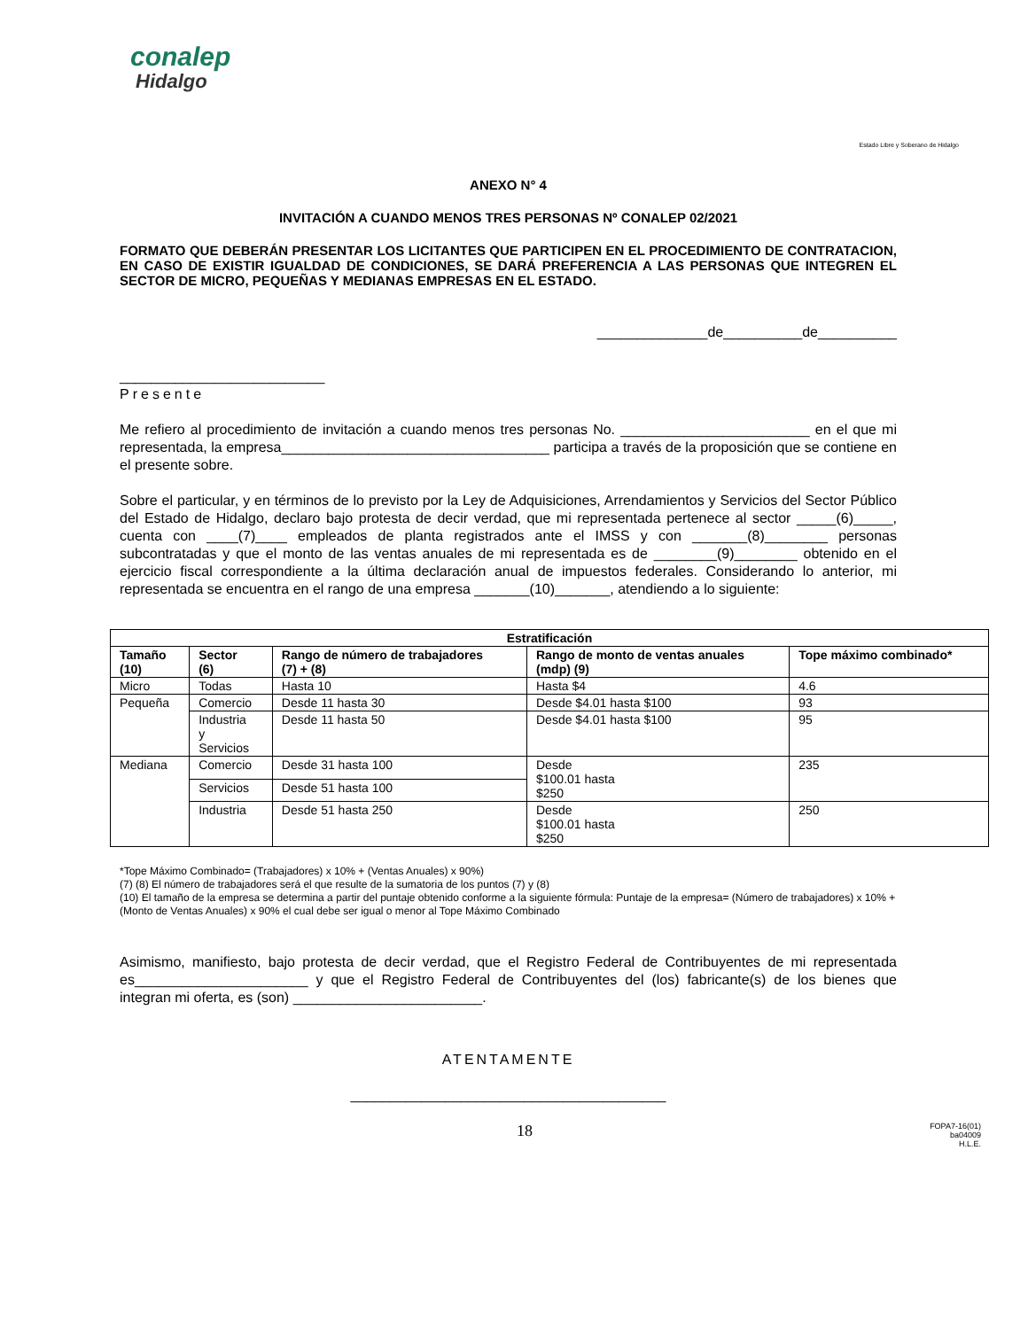conalep
Hidalgo
Estado Libre y Soberano de Hidalgo
ANEXO N° 4
INVITACIÓN A CUANDO MENOS TRES PERSONAS Nº CONALEP 02/2021
FORMATO QUE DEBERÁN PRESENTAR LOS LICITANTES QUE PARTICIPEN EN EL PROCEDIMIENTO DE CONTRATACION, EN CASO DE EXISTIR IGUALDAD DE CONDICIONES, SE DARÁ PREFERENCIA A LAS PERSONAS QUE INTEGREN EL SECTOR DE MICRO, PEQUEÑAS Y MEDIANAS EMPRESAS EN EL ESTADO.
______________de__________de__________
__________________________
Presente
Me refiero al procedimiento de invitación a cuando menos tres personas No. ________________________ en el que mi representada, la empresa__________________________________ participa a través de la proposición que se contiene en el presente sobre.
Sobre el particular, y en términos de lo previsto por la Ley de Adquisiciones, Arrendamientos y Servicios del Sector Público del Estado de Hidalgo, declaro bajo protesta de decir verdad, que mi representada pertenece al sector _____(6)_____, cuenta con ____(7)____ empleados de planta registrados ante el IMSS y con _______(8)________ personas subcontratadas y que el monto de las ventas anuales de mi representada es de ________(9)________ obtenido en el ejercicio fiscal correspondiente a la última declaración anual de impuestos federales. Considerando lo anterior, mi representada se encuentra en el rango de una empresa _______(10)_______, atendiendo a lo siguiente:
| Estratificación | | | | |
| --- | --- | --- | --- | --- |
| Tamaño (10) | Sector (6) | Rango de número de trabajadores (7) + (8) | Rango de monto de ventas anuales (mdp) (9) | Tope máximo combinado* |
| Micro | Todas | Hasta 10 | Hasta $4 | 4.6 |
| Pequeña | Comercio | Desde 11 hasta 30 | Desde $4.01 hasta $100 | 93 |
| | Industria y Servicios | Desde 11 hasta 50 | Desde $4.01 hasta $100 | 95 |
| Mediana | Comercio | Desde 31 hasta 100 | Desde $100.01 hasta $250 | 235 |
| | Servicios | Desde 51 hasta 100 | | |
| | Industria | Desde 51 hasta 250 | Desde $100.01 hasta $250 | 250 |
*Tope Máximo Combinado= (Trabajadores) x 10% + (Ventas Anuales) x 90%)
(7) (8) El número de trabajadores será el que resulte de la sumatoria de los puntos (7) y (8)
(10) El tamaño de la empresa se determina a partir del puntaje obtenido conforme a la siguiente fórmula: Puntaje de la empresa= (Número de trabajadores) x 10% + (Monto de Ventas Anuales) x 90% el cual debe ser igual o menor al Tope Máximo Combinado
Asimismo, manifiesto, bajo protesta de decir verdad, que el Registro Federal de Contribuyentes de mi representada es______________________ y que el Registro Federal de Contribuyentes del (los) fabricante(s) de los bienes que integran mi oferta, es (son) ________________________.
ATENTAMENTE
________________________________________
18 FOPA7-16(01)
ba04009
H.L.E.